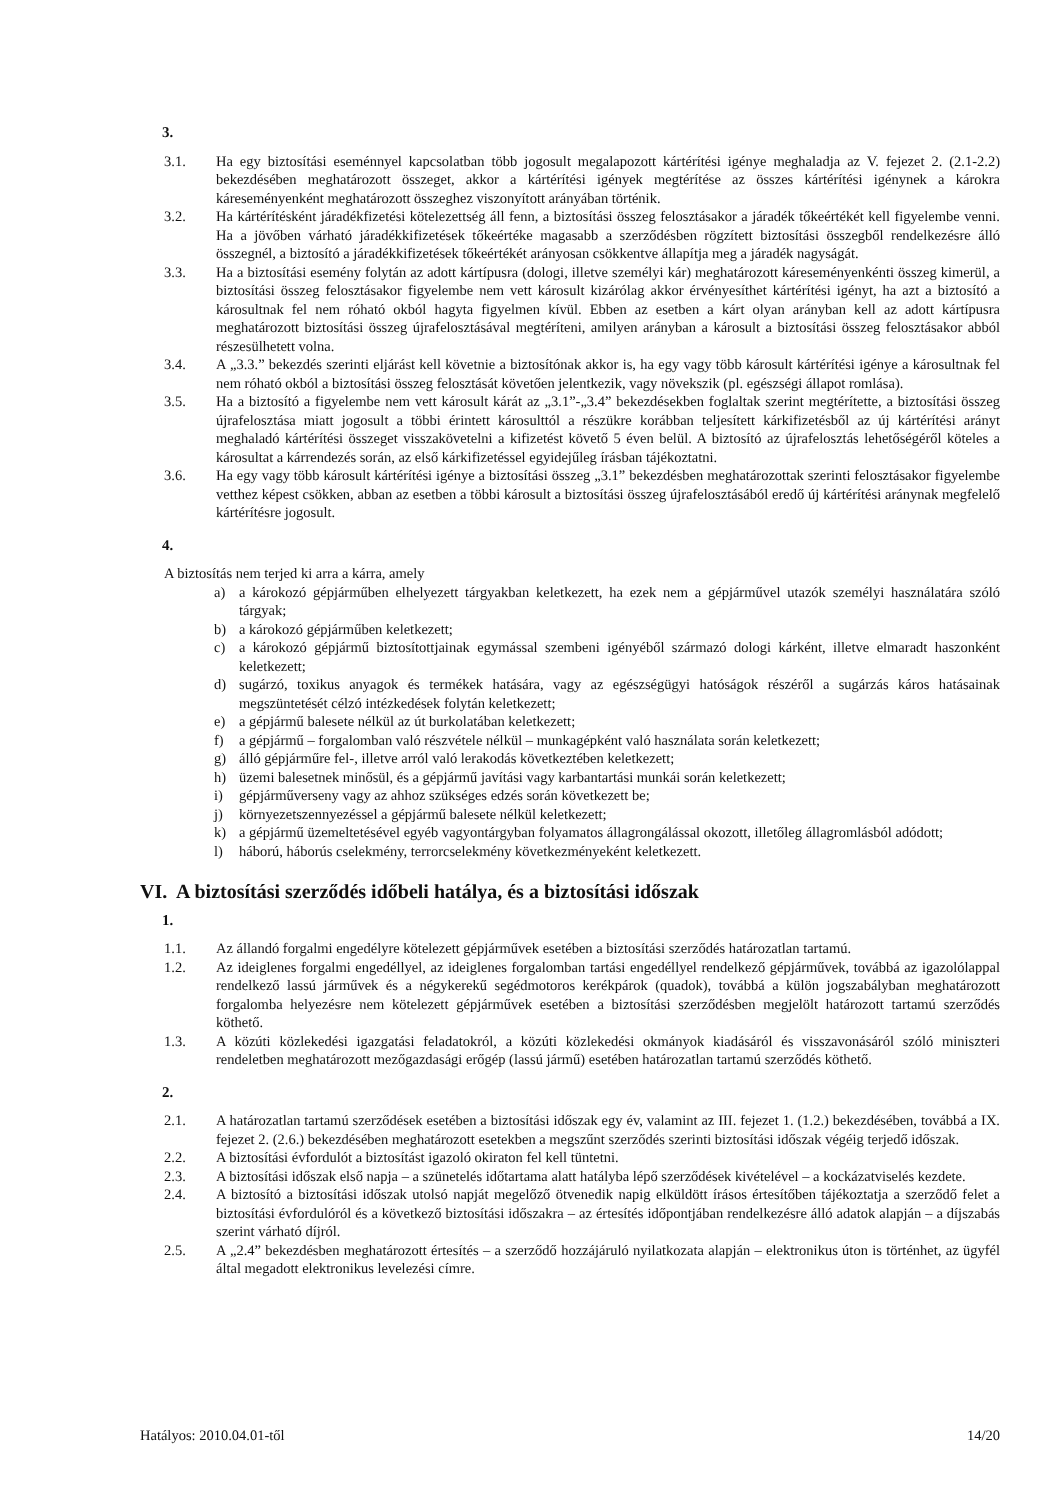3.
3.1. Ha egy biztosítási eseménnyel kapcsolatban több jogosult megalapozott kártérítési igénye meghaladja az V. fejezet 2. (2.1-2.2) bekezdésében meghatározott összeget, akkor a kártérítési igények megtérítése az összes kártérítési igénynek a károkra káreseményenként meghatározott összeghez viszonyított arányában történik.
3.2. Ha kártérítésként járadékfizetési kötelezettség áll fenn, a biztosítási összeg felosztásakor a járadék tőkeértékét kell figyelembe venni. Ha a jövőben várható járadékkifizetések tőkeértéke magasabb a szerződésben rögzített biztosítási összegből rendelkezésre álló összegnél, a biztosító a járadékkifizetések tőkeértékét arányosan csökkentve állapítja meg a járadék nagyságát.
3.3. Ha a biztosítási esemény folytán az adott kártípusra (dologi, illetve személyi kár) meghatározott káreseményenkénti összeg kimerül, a biztosítási összeg felosztásakor figyelembe nem vett károsult kizárólag akkor érvényesíthet kártérítési igényt, ha azt a biztosító a károsultnak fel nem róható okból hagyta figyelmen kívül. Ebben az esetben a kárt olyan arányban kell az adott kártípusra meghatározott biztosítási összeg újrafelosztásával megtéríteni, amilyen arányban a károsult a biztosítási összeg felosztásakor abból részesülhetett volna.
3.4. A „3.3.” bekezdés szerinti eljárást kell követnie a biztosítónak akkor is, ha egy vagy több károsult kártérítési igénye a károsultnak fel nem róható okból a biztosítási összeg felosztását követően jelentkezik, vagy növekszik (pl. egészségi állapot romlása).
3.5. Ha a biztosító a figyelembe nem vett károsult kárát az „3.1”-„3.4” bekezdésekben foglaltak szerint megtérítette, a biztosítási összeg újrafelosztása miatt jogosult a többi érintett károsulttól a részükre korábban teljesített kárkifizetésből az új kártérítési arányt meghaladó kártérítési összeget visszakövetelni a kifizetést követő 5 éven belül. A biztosító az újrafelosztás lehetőségéről köteles a károsultat a kárrendezés során, az első kárkifizetéssel egyidejűleg írásban tájékoztatni.
3.6. Ha egy vagy több károsult kártérítési igénye a biztosítási összeg „3.1” bekezdésben meghatározottak szerinti felosztásakor figyelembe vetthez képest csökken, abban az esetben a többi károsult a biztosítási összeg újrafelosztásából eredő új kártérítési aránynak megfelelő kártérítésre jogosult.
4.
A biztosítás nem terjed ki arra a kárra, amely
a) a károkozó gépjárműben elhelyezett tárgyakban keletkezett, ha ezek nem a gépjárművel utazók személyi használatára szóló tárgyak;
b) a károkozó gépjárműben keletkezett;
c) a károkozó gépjármű biztosítottjainak egymással szembeni igényéből származó dologi kárként, illetve elmaradt haszonként keletkezett;
d) sugárzó, toxikus anyagok és termékek hatására, vagy az egészségügyi hatóságok részéről a sugárzás káros hatásainak megszüntetését célzó intézkedések folytán keletkezett;
e) a gépjármű balesete nélkül az út burkolatában keletkezett;
f) a gépjármű – forgalomban való részvétele nélkül – munkagépként való használata során keletkezett;
g) álló gépjárműre fel-, illetve arról való lerakodás következtében keletkezett;
h) üzemi balesetnek minősül, és a gépjármű javítási vagy karbantartási munkái során keletkezett;
i) gépjárműverseny vagy az ahhoz szükséges edzés során következett be;
j) környezetszennyezéssel a gépjármű balesete nélkül keletkezett;
k) a gépjármű üzemeltetésével egyéb vagyontárgyban folyamatos állagrongálással okozott, illetőleg állagromlásból adódott;
l) háború, háborús cselekmény, terrorcselekmény következményeként keletkezett.
VI. A biztosítási szerződés időbeli hatálya, és a biztosítási időszak
1.
1.1. Az állandó forgalmi engedélyre kötelezett gépjárművek esetében a biztosítási szerződés határozatlan tartamú.
1.2. Az ideiglenes forgalmi engedéllyel, az ideiglenes forgalomban tartási engedéllyel rendelkező gépjárművek, továbbá az igazolólappal rendelkező lassú járművek és a négykerekű segédmotoros kerékpárok (quadok), továbbá a külön jogszabályban meghatározott forgalomba helyezésre nem kötelezett gépjárművek esetében a biztosítási szerződésben megjelölt határozott tartamú szerződés köthető.
1.3. A közúti közlekedési igazgatási feladatokról, a közúti közlekedési okmányok kiadásáról és visszavonásáról szóló miniszteri rendeletben meghatározott mezőgazdasági erőgép (lassú jármű) esetében határozatlan tartamú szerződés köthető.
2.
2.1. A határozatlan tartamú szerződések esetében a biztosítási időszak egy év, valamint az III. fejezet 1. (1.2.) bekezdésében, továbbá a IX. fejezet 2. (2.6.) bekezdésében meghatározott esetekben a megszűnt szerződés szerinti biztosítási időszak végéig terjedő időszak.
2.2. A biztosítási évfordulót a biztosítást igazoló okiraton fel kell tüntetni.
2.3. A biztosítási időszak első napja – a szünetelés időtartama alatt hatályba lépő szerződések kivételével – a kockázatviselés kezdete.
2.4. A biztosító a biztosítási időszak utolsó napját megelőző ötvenedik napig elküldött írásos értesítőben tájékoztatja a szerződő felet a biztosítási évfordulóról és a következő biztosítási időszakra – az értesítés időpontjában rendelkezésre álló adatok alapján – a díjszabás szerint várható díjról.
2.5. A „2.4” bekezdésben meghatározott értesítés – a szerződő hozzájáruló nyilatkozata alapján – elektronikus úton is történhet, az ügyfél által megadott elektronikus levelezési címre.
Hatályos: 2010.04.01-től 14/20